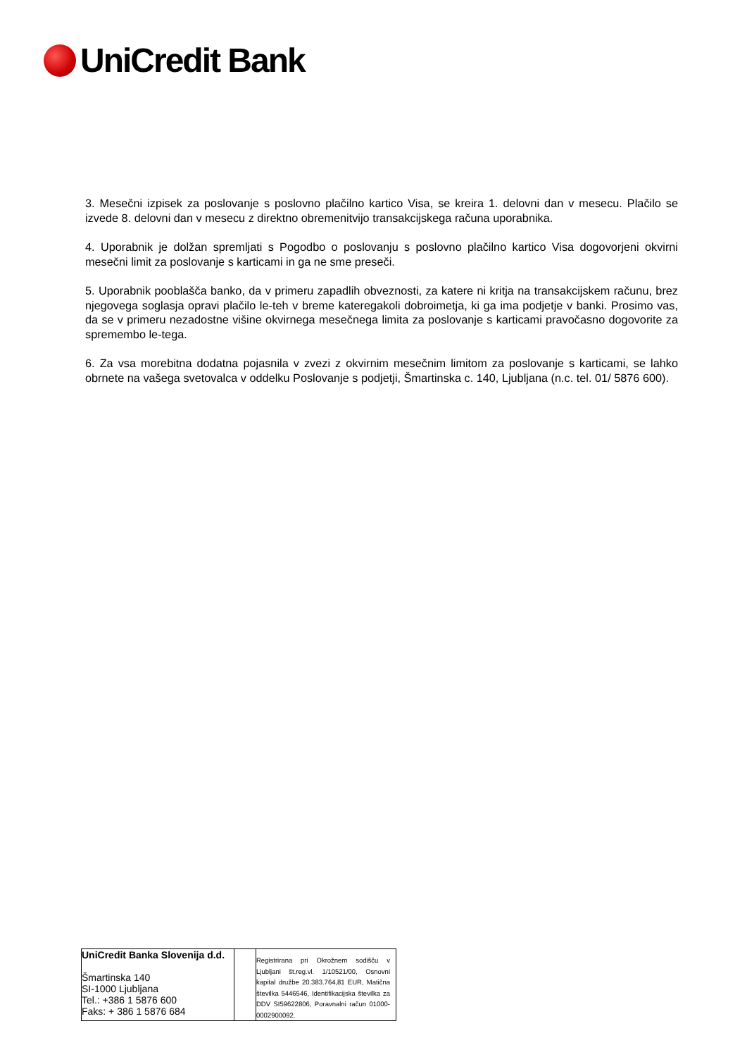UniCredit Bank
3. Mesečni izpisek za poslovanje s poslovno plačilno kartico Visa, se kreira 1. delovni dan v mesecu. Plačilo se izvede 8. delovni dan v mesecu z direktno obremenitvijo transakcijskega računa uporabnika.
4. Uporabnik je dolžan spremljati s Pogodbo o poslovanju s poslovno plačilno kartico Visa dogovorjeni okvirni mesečni limit za poslovanje s karticami in ga ne sme preseči.
5. Uporabnik pooblašča banko, da v primeru zapadlih obveznosti, za katere ni kritja na transakcijskem računu, brez njegovega soglasja opravi plačilo le-teh v breme kateregakoli dobroimetja, ki ga ima podjetje v banki. Prosimo vas, da se v primeru nezadostne višine okvirnega mesečnega limita za poslovanje s karticami pravočasno dogovorite za spremembo le-tega.
6. Za vsa morebitna dodatna pojasnila v zvezi z okvirnim mesečnim limitom za poslovanje s karticami, se lahko obrnete na vašega svetovalca v oddelku Poslovanje s podjetji, Šmartinska c. 140, Ljubljana (n.c. tel. 01/ 5876 600).
| UniCredit Banka Slovenija d.d. Šmartinska 140 SI-1000 Ljubljana Tel.: +386 1 5876 600 Faks: + 386 1 5876 684 | | Registrirana pri Okrožnem sodišču v Ljubljani št.reg.vl. 1/10521/00, Osnovni kapital družbe 20.383.764,81 EUR, Matična številka 5446546, Identifikacijska številka za DDV SI59622806, Poravnalni račun 01000-0002900092. |